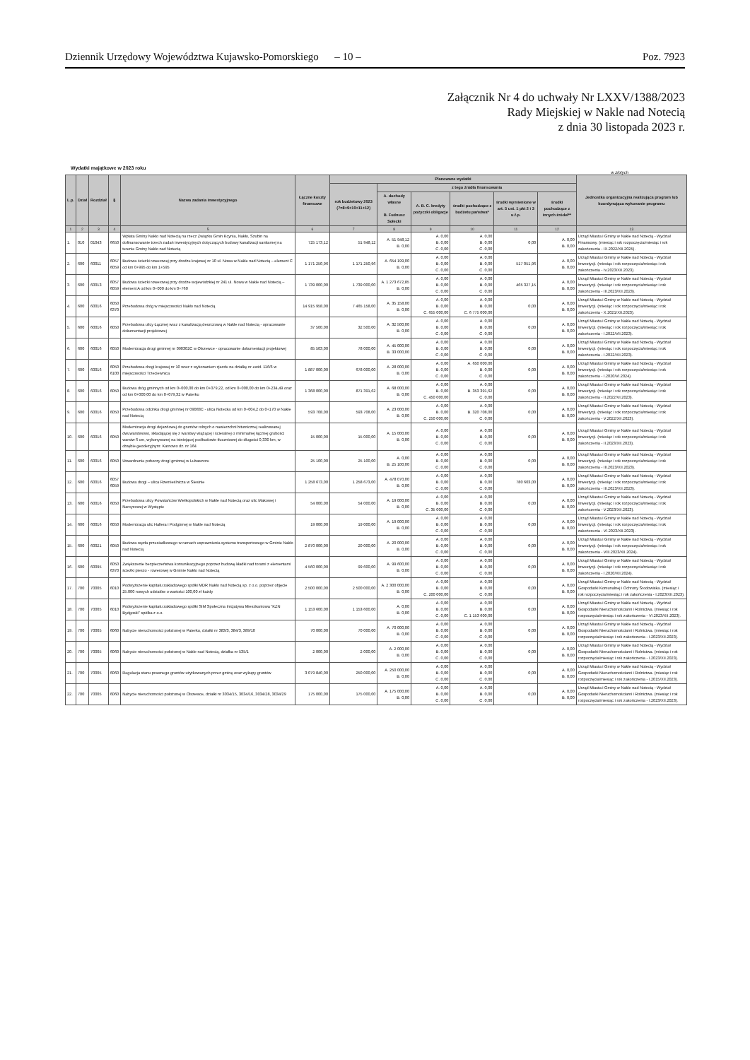Dziennik Urzędowy Województwa Kujawsko-Pomorskiego – 10 – Poz. 7923
Załącznik Nr 4 do uchwały Nr LXXV/1388/2023
Rady Miejskiej w Nakle nad Notecią
z dnia 30 listopada 2023 r.
Wydatki majątkowe w 2023 roku
w złotych
| L.p. | Dział | Rozdział | § | Nazwa zadania inwestycyjnego | Łączne koszty finansowe | Planowane wydatki | | | | | | Jednostka organizacyjna realizująca program lub koordynująca wykonanie programu |
| --- | --- | --- | --- | --- | --- | --- | --- | --- | --- | --- | --- | --- |
| | | | | | | rok budżetowy 2023 (7=8+9+10+11+12) | z tego źródła finansowania | | | | | |
| | | | | | | | A. dochody własne B. Fudnusz Sołecki | A. B. C. kredyty pożyczki obligacje | środki pochodzące z budżetu państwa* | środki wymienione w art. 5 ust. 1 pkt 2 i 3 u.f.p. | środki pochodzące z innych źródeł** | |
| 1 | 2 | 3 | 4 | 5 | 6 | 7 | 8 | 9 | 10 | 11 | 12 | 13 |
| 1. | 010 | 01043 | 6650 | Wpłata Gminy Nakło nad Notecią na rzecz Związku Gmin Kcynia, Nakło, Szubin na dofinansowanie trzech zadań inwestycyjnych dotyczących budowy kanalizacji sanitarnej na terenie Gminy Nakło nad Notecią | 725 173,12 | 51 948,12 | A. 51 948,12 B. 0,00 | A. 0,00 B. 0,00 C. 0,00 | A. 0,00 B. 0,00 C. 0,00 | 0,00 | A. 0,00 B. 0,00 | Urząd Miasta i Gminy w Nakle nad Notecią - Wydział Finansowy. (miesiąc i rok rozpoczęcia/miesiąc i rok zakończenia - IX.2022/XII.2025). |
| 2. | 600 | 60011 | 6057 6059 | Budowa ścieżki rowerowej przy drodze krajowej nr 10 ul. Nowa w Nakle nad Notecią – element C od km 0+995 do km 1+595 | 1 171 250,96 | 1 171 250,96 | A. 654 199,00 B. 0,00 | A. 0,00 B. 0,00 C. 0,00 | A. 0,00 B. 0,00 C. 0,00 | 517 051,96 | A. 0,00 B. 0,00 | Urząd Miasta i Gminy w Nakle nad Notecią - Wydział Inwestycji. (miesiąc i rok rozpoczęcia/miesiąc i rok zakończenia - Iv.2023/XII.2023). |
| 3. | 600 | 60013 | 6057 6059 | Budowa ścieżki rowerowej przy drodze wojewódzkiej nr 241 ul. Nowa w Nakle nad Notecią – element A od km 0+000 do km 0+760 | 1 739 000,00 | 1 739 000,00 | A. 1 273 672,85 B. 0,00 | A. 0,00 B. 0,00 C. 0,00 | A. 0,00 B. 0,00 C. 0,00 | 465 327,15 | A. 0,00 B. 0,00 | Urząd Miasta i Gminy w Nakle nad Notecią - Wydział Inwestycji. (miesiąc i rok rozpoczęcia/miesiąc i rok zakończenia - III.2023/XII.2023). |
| 4. | 600 | 60016 | 6050 6370 | Przebudowa dróg w miejscowości Nakło nad Notecią | 14 915 958,00 | 7 465 158,00 | A. 35 158,00 B. 0,00 | A. 0,00 B. 0,00 C. 655 000,00 | A. 0,00 B. 0,00 C. 6 775 000,00 | 0,00 | A. 0,00 B. 0,00 | Urząd Miasta i Gminy w Nakle nad Notecią - Wydział Inwestycji. (miesiąc i rok rozpoczęcia/miesiąc i rok zakończenia - X.2021/XII.2023). |
| 5. | 600 | 60016 | 6050 | Przebudowa ulicy Łącznej wraz z kanalizacją deszczową w Nakle nad Notecią - opracowanie dokumentacji projektowej | 37 500,00 | 32 500,00 | A. 32 500,00 B. 0,00 | A. 0,00 B. 0,00 C. 0,00 | A. 0,00 B. 0,00 C. 0,00 | 0,00 | A. 0,00 B. 0,00 | Urząd Miasta i Gminy w Nakle nad Notecią - Wydział Inwestycji. (miesiąc i rok rozpoczęcia/miesiąc i rok zakończenia - I.2022/VII.2023). |
| 6. | 600 | 60016 | 6050 | Modernizacja drogi gminnej nr 090302C w Olszewce - opracowanie dokumentacji projektowej | 85 503,00 | 78 000,00 | A. 45 000,00 B. 33 000,00 | A. 0,00 B. 0,00 C. 0,00 | A. 0,00 B. 0,00 C. 0,00 | 0,00 | A. 0,00 B. 0,00 | Urząd Miasta i Gminy w Nakle nad Notecią - Wydział Inwestycji. (miesiąc i rok rozpoczęcia/miesiąc i rok zakończenia - I.2022/XII.2023). |
| 7. | 600 | 60016 | 6050 6100 | Przebudowa drogi krajowej nr 10 wraz z wykonaniem zjazdu na działkę nr ewid. 116/6 w miejscowości Trzeciewnica | 1 887 000,00 | 678 000,00 | A. 28 000,00 B. 0,00 | A. 0,00 B. 0,00 C. 0,00 | A. 650 000,00 B. 0,00 C. 0,00 | 0,00 | A. 0,00 B. 0,00 | Urząd Miasta i Gminy w Nakle nad Notecią - Wydział Inwestycji. (miesiąc i rok rozpoczęcia/miesiąc i rok zakończenia - I.2020/VI.2024). |
| 8. | 600 | 60016 | 6050 | Budowa dróg gminnych od km 0+000,00 do km 0+079,22, od km 0+000,00 do km 0+234,49 oraz od km 0+000,00 do km 0+079,32 w Paterku | 1 368 000,00 | 871 391,62 | A. 68 000,00 B. 0,00 | A. 0,00 B. 0,00 C. 450 000,00 | A. 0,00 B. 353 391,62 C. 0,00 | 0,00 | A. 0,00 B. 0,00 | Urząd Miasta i Gminy w Nakle nad Notecią - Wydział Inwestycji. (miesiąc i rok rozpoczęcia/miesiąc i rok zakończenia - II.2022/VI.2023). |
| 9. | 600 | 60016 | 6050 | Przebudowa odcinka drogi gminnej nr 09083C - ulica Notecka od km 0+004,2 do 0+170 w Nakle nad Notecią | 593 708,00 | 593 708,00 | A. 23 000,00 B. 0,00 | A. 0,00 B. 0,00 C. 250 000,00 | A. 0,00 B. 320 708,00 C. 0,00 | 0,00 | A. 0,00 B. 0,00 | Urząd Miasta i Gminy w Nakle nad Notecią - Wydział Inwestycji. (miesiąc i rok rozpoczęcia/miesiąc i rok zakończenia - V.2022/XII.2023). |
| 10. | 600 | 60016 | 6050 | Modernizacja drogi dojazdowej do gruntów rolnych o nawierzchni bitumicznej realizowanej dwuwarstwowo, składającej się z warstwy wiążącej i ścieralnej o minimalnej łącznej grubości warstw 6 cm, wykonywanej na istniejącej podbudowie tłuczniowej do długości 0,330 km, w obrębie geodezyjnym: Karnowo dz. nr 164 | 15 000,00 | 15 000,00 | A. 15 000,00 B. 0,00 | A. 0,00 B. 0,00 C. 0,00 | A. 0,00 B. 0,00 C. 0,00 | 0,00 | A. 0,00 B. 0,00 | Urząd Miasta i Gminy w Nakle nad Notecią - Wydział Inwestycji. (miesiąc i rok rozpoczęcia/miesiąc i rok zakończenia - II.2023/XII.2023). |
| 11. | 600 | 60016 | 6050 | Utwardzenie poboczy drogi gminnej w Lubaszczu | 25 100,00 | 25 100,00 | A. 0,00 B. 25 100,00 | A. 0,00 B. 0,00 C. 0,00 | A. 0,00 B. 0,00 C. 0,00 | 0,00 | A. 0,00 B. 0,00 | Urząd Miasta i Gminy w Nakle nad Notecią - Wydział Inwestycji. (miesiąc i rok rozpoczęcia/miesiąc i rok zakończenia - III.2023/XII.2023). |
| 12. | 600 | 60016 | 6057 6059 | Budowa drogi – ulica Rzemieślnicza w Ślesinie | 1 258 673,00 | 1 258 673,00 | A. 478 070,00 B. 0,00 | A. 0,00 B. 0,00 C. 0,00 | A. 0,00 B. 0,00 C. 0,00 | 780 603,00 | A. 0,00 B. 0,00 | Urząd Miasta i Gminy w Nakle nad Notecią - Wydział Inwestycji. (miesiąc i rok rozpoczęcia/miesiąc i rok zakończenia - III.2023/XII.2023). |
| 13. | 600 | 60016 | 6050 | Przebudowa ulicy Powstańców Wielkopolskich w Nakle nad Notecią oraz ulic Makowej i Narcyzowej w Występie | 54 000,00 | 54 000,00 | A. 19 000,00 B. 0,00 | A. 0,00 B. 0,00 C. 35 000,00 | A. 0,00 B. 0,00 C. 0,00 | 0,00 | A. 0,00 B. 0,00 | Urząd Miasta i Gminy w Nakle nad Notecią - Wydział Inwestycji. (miesiąc i rok rozpoczęcia/miesiąc i rok zakończenia - V.2023/XII.2023). |
| 14. | 600 | 60016 | 6050 | Modernizacja ulic Hallera i Podgórnej w Nakle nad Notecią | 19 000,00 | 19 000,00 | A. 19 000,00 B. 0,00 | A. 0,00 B. 0,00 C. 0,00 | A. 0,00 B. 0,00 C. 0,00 | 0,00 | A. 0,00 B. 0,00 | Urząd Miasta i Gminy w Nakle nad Notecią - Wydział Inwestycji. (miesiąc i rok rozpoczęcia/miesiąc i rok zakończenia - VI.2023/XII.2023). |
| 15. | 600 | 60021 | 6050 | Budowa węzła przesiadkowego w ramach usprawnienia systemu transportowego w Gminie Nakło nad Notecią | 2 870 000,00 | 20 000,00 | A. 20 000,00 B. 0,00 | A. 0,00 B. 0,00 C. 0,00 | A. 0,00 B. 0,00 C. 0,00 | 0,00 | A. 0,00 B. 0,00 | Urząd Miasta i Gminy w Nakle nad Notecią - Wydział Inwestycji. (miesiąc i rok rozpoczęcia/miesiąc i rok zakończenia - VIII.2023/XII.2024). |
| 16. | 600 | 60095 | 6050 6370 | Zwiększenie bezpieczeństwa komunikacyjnego poprzez budowę kładki nad torami z elementami ścieżki pieszo - rowerowej w Gminie Nakło nad Notecią | 4 560 000,00 | 99 600,00 | A. 99 600,00 B. 0,00 | A. 0,00 B. 0,00 C. 0,00 | A. 0,00 B. 0,00 C. 0,00 | 0,00 | A. 0,00 B. 0,00 | Urząd Miasta i Gminy w Nakle nad Notecią - Wydział Inwestycji. (miesiąc i rok rozpoczęcia/miesiąc i rok zakończenia - I.2020/XII.2024). |
| 17. | 700 | 70005 | 6010 | Podwyższenie kapitału zakładowego spółki MDR Nakło nad Notecią sp. z o.o. poprzez objęcie 25.000 nowych udziałów o wartości 100,00 zł każdy | 2 500 000,00 | 2 500 000,00 | A. 2 300 000,00 B. 0,00 | A. 0,00 B. 0,00 C. 200 000,00 | A. 0,00 B. 0,00 C. 0,00 | 0,00 | A. 0,00 B. 0,00 | Urząd Miasta i Gminy w Nakle nad Notecią - Wydział Gospodarki Komunalnej i Ochrony Środowiska. (miesiąc i rok rozpoczęcia/miesiąc i rok zakończenia - I.2023/XII.2023). |
| 18. | 700 | 70005 | 6010 | Podwyższenie kapitału zakładowego spółki SIM Społeczna Inicjatywa Mieszkaniowa "KZN Bydgoski" spółka z o.o. | 1 153 600,00 | 1 153 600,00 | A. 0,00 B. 0,00 | A. 0,00 B. 0,00 C. 0,00 | A. 0,00 B. 0,00 C. 1 153 600,00 | 0,00 | A. 0,00 B. 0,00 | Urząd Miasta i Gminy w Nakle nad Notecią - Wydział Gospodarki Nieruchomościami i Rolnictwa. (miesiąc i rok rozpoczęcia/miesiąc i rok zakończenia - VI.2023/XII.2023). |
| 19. | 700 | 70005 | 6060 | Nabycie nieruchomości położonej w Paterku, działki nr 383/3, 384/3, 389/10 | 70 000,00 | 70 000,00 | A. 70 000,00 B. 0,00 | A. 0,00 B. 0,00 C. 0,00 | A. 0,00 B. 0,00 C. 0,00 | 0,00 | A. 0,00 B. 0,00 | Urząd Miasta i Gminy w Nakle nad Notecią - Wydział Gospodarki Nieruchomościami i Rolnictwa. (miesiąc i rok rozpoczęcia/miesiąc i rok zakończenia - I.2023/XII.2023). |
| 20. | 700 | 70005 | 6060 | Nabycie nieruchomości położonej w Nakle nad Notecią, działka nr 535/1 | 2 000,00 | 2 000,00 | A. 2 000,00 B. 0,00 | A. 0,00 B. 0,00 C. 0,00 | A. 0,00 B. 0,00 C. 0,00 | 0,00 | A. 0,00 B. 0,00 | Urząd Miasta i Gminy w Nakle nad Notecią - Wydział Gospodarki Nieruchomościami i Rolnictwa. (miesiąc i rok rozpoczęcia/miesiąc i rok zakończenia - I.2023/XII.2023). |
| 21. | 700 | 70005 | 6060 | Regulacja stanu prawnego gruntów użytkowanych przez gminę oraz wykupy gruntów | 3 079 840,00 | 250 000,00 | A. 250 000,00 B. 0,00 | A. 0,00 B. 0,00 C. 0,00 | A. 0,00 B. 0,00 C. 0,00 | 0,00 | A. 0,00 B. 0,00 | Urząd Miasta i Gminy w Nakle nad Notecią - Wydział Gospodarki Nieruchomościami i Rolnictwa. (miesiąc i rok rozpoczęcia/miesiąc i rok zakończenia - I.2015/XII.2023). |
| 22. | 700 | 70005 | 6060 | Nabycie nieruchomości położonej w Olszewce, działki nr 3034/15, 3034/16, 3034/28, 3034/29 | 175 000,00 | 175 000,00 | A. 175 000,00 B. 0,00 | A. 0,00 B. 0,00 C. 0,00 | A. 0,00 B. 0,00 C. 0,00 | 0,00 | A. 0,00 B. 0,00 | Urząd Miasta i Gminy w Nakle nad Notecią - Wydział Gospodarki Nieruchomościami i Rolnictwa. (miesiąc i rok rozpoczęcia/miesiąc i rok zakończenia - I.2023/XII.2023). |